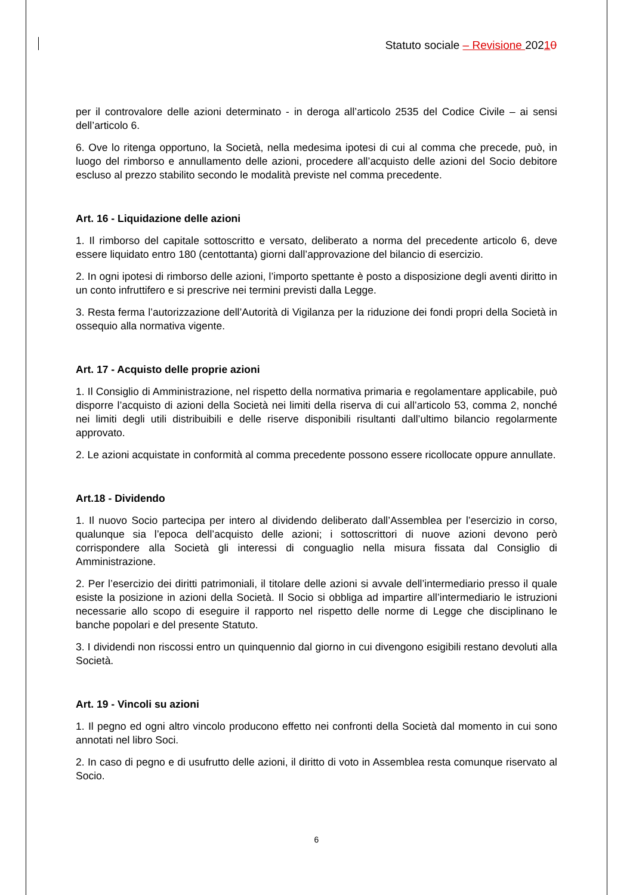Statuto sociale – Revisione 20210
per il controvalore delle azioni determinato - in deroga all’articolo 2535 del Codice Civile – ai sensi dell’articolo 6.
6. Ove lo ritenga opportuno, la Società, nella medesima ipotesi di cui al comma che precede, può, in luogo del rimborso e annullamento delle azioni, procedere all’acquisto delle azioni del Socio debitore escluso al prezzo stabilito secondo le modalità previste nel comma precedente.
Art. 16 - Liquidazione delle azioni
1. Il rimborso del capitale sottoscritto e versato, deliberato a norma del precedente articolo 6, deve essere liquidato entro 180 (centottanta) giorni dall’approvazione del bilancio di esercizio.
2. In ogni ipotesi di rimborso delle azioni, l’importo spettante è posto a disposizione degli aventi diritto in un conto infruttifero e si prescrive nei termini previsti dalla Legge.
3. Resta ferma l’autorizzazione dell’Autorità di Vigilanza per la riduzione dei fondi propri della Società in ossequio alla normativa vigente.
Art. 17 - Acquisto delle proprie azioni
1. Il Consiglio di Amministrazione, nel rispetto della normativa primaria e regolamentare applicabile, può disporre l’acquisto di azioni della Società nei limiti della riserva di cui all’articolo 53, comma 2, nonché nei limiti degli utili distribuibili e delle riserve disponibili risultanti dall’ultimo bilancio regolarmente approvato.
2. Le azioni acquistate in conformità al comma precedente possono essere ricollocate oppure annullate.
Art.18 - Dividendo
1. Il nuovo Socio partecipa per intero al dividendo deliberato dall’Assemblea per l’esercizio in corso, qualunque sia l’epoca dell’acquisto delle azioni; i sottoscrittori di nuove azioni devono però corrispondere alla Società gli interessi di conguaglio nella misura fissata dal Consiglio di Amministrazione.
2. Per l’esercizio dei diritti patrimoniali, il titolare delle azioni si avvale dell’intermediario presso il quale esiste la posizione in azioni della Società. Il Socio si obbliga ad impartire all’intermediario le istruzioni necessarie allo scopo di eseguire il rapporto nel rispetto delle norme di Legge che disciplinano le banche popolari e del presente Statuto.
3. I dividendi non riscossi entro un quinquennio dal giorno in cui divengono esigibili restano devoluti alla Società.
Art. 19 - Vincoli su azioni
1. Il pegno ed ogni altro vincolo producono effetto nei confronti della Società dal momento in cui sono annotati nel libro Soci.
2. In caso di pegno e di usufrutto delle azioni, il diritto di voto in Assemblea resta comunque riservato al Socio.
6